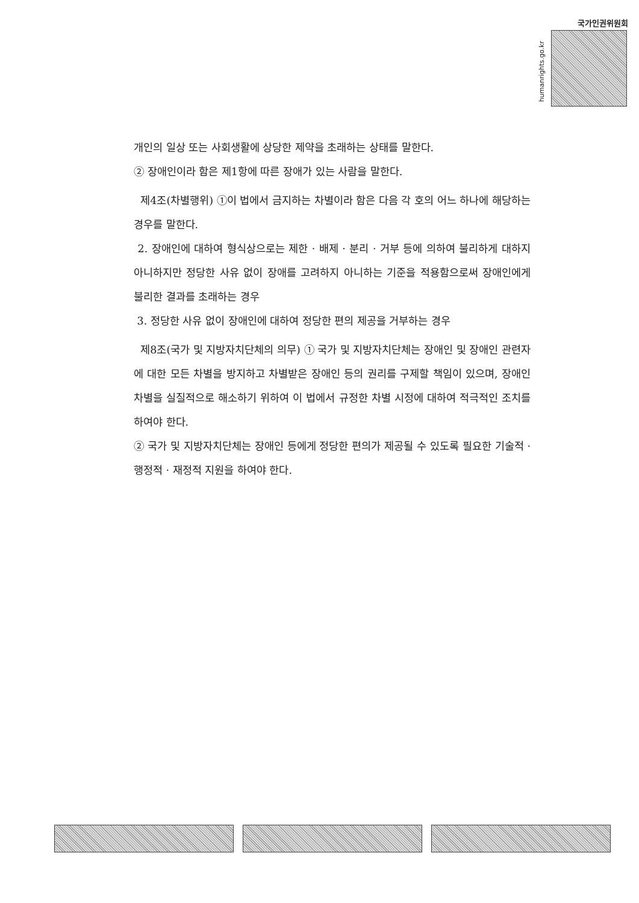국가인권위원회
humanrights.go.kr
개인의 일상 또는 사회생활에 상당한 제약을 초래하는 상태를 말한다.
② 장애인이라 함은 제1항에 따른 장애가 있는 사람을 말한다.
제4조(차별행위) ①이 법에서 금지하는 차별이라 함은 다음 각 호의 어느 하나에 해당하는 경우를 말한다.
2. 장애인에 대하여 형식상으로는 제한 · 배제 · 분리 · 거부 등에 의하여 불리하게 대하지 아니하지만 정당한 사유 없이 장애를 고려하지 아니하는 기준을 적용함으로써 장애인에게 불리한 결과를 초래하는 경우
3. 정당한 사유 없이 장애인에 대하여 정당한 편의 제공을 거부하는 경우
제8조(국가 및 지방자치단체의 의무) ① 국가 및 지방자치단체는 장애인 및 장애인 관련자에 대한 모든 차별을 방지하고 차별받은 장애인 등의 권리를 구제할 책임이 있으며, 장애인 차별을 실질적으로 해소하기 위하여 이 법에서 규정한 차별 시정에 대하여 적극적인 조치를 하여야 한다.
② 국가 및 지방자치단체는 장애인 등에게 정당한 편의가 제공될 수 있도록 필요한 기술적 · 행정적 · 재정적 지원을 하여야 한다.